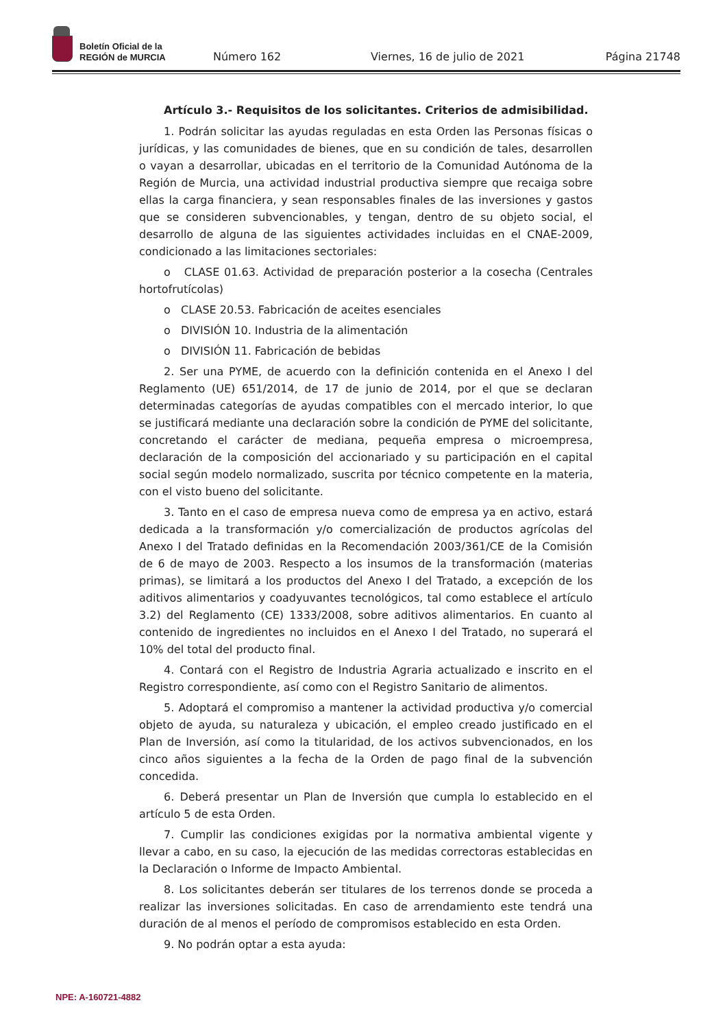Boletín Oficial de la
REGIÓN de MURCIA
Número 162
Viernes, 16 de julio de 2021
Página 21748
Artículo 3.- Requisitos de los solicitantes. Criterios de admisibilidad.
1. Podrán solicitar las ayudas reguladas en esta Orden las Personas físicas o jurídicas, y las comunidades de bienes, que en su condición de tales, desarrollen o vayan a desarrollar, ubicadas en el territorio de la Comunidad Autónoma de la Región de Murcia, una actividad industrial productiva siempre que recaiga sobre ellas la carga financiera, y sean responsables finales de las inversiones y gastos que se consideren subvencionables, y tengan, dentro de su objeto social, el desarrollo de alguna de las siguientes actividades incluidas en el CNAE-2009, condicionado a las limitaciones sectoriales:
o CLASE 01.63. Actividad de preparación posterior a la cosecha (Centrales hortofrutícolas)
o CLASE 20.53. Fabricación de aceites esenciales
o DIVISIÓN 10. Industria de la alimentación
o DIVISIÓN 11. Fabricación de bebidas
2. Ser una PYME, de acuerdo con la definición contenida en el Anexo I del Reglamento (UE) 651/2014, de 17 de junio de 2014, por el que se declaran determinadas categorías de ayudas compatibles con el mercado interior, lo que se justificará mediante una declaración sobre la condición de PYME del solicitante, concretando el carácter de mediana, pequeña empresa o microempresa, declaración de la composición del accionariado y su participación en el capital social según modelo normalizado, suscrita por técnico competente en la materia, con el visto bueno del solicitante.
3. Tanto en el caso de empresa nueva como de empresa ya en activo, estará dedicada a la transformación y/o comercialización de productos agrícolas del Anexo I del Tratado definidas en la Recomendación 2003/361/CE de la Comisión de 6 de mayo de 2003. Respecto a los insumos de la transformación (materias primas), se limitará a los productos del Anexo I del Tratado, a excepción de los aditivos alimentarios y coadyuvantes tecnológicos, tal como establece el artículo 3.2) del Reglamento (CE) 1333/2008, sobre aditivos alimentarios. En cuanto al contenido de ingredientes no incluidos en el Anexo I del Tratado, no superará el 10% del total del producto final.
4. Contará con el Registro de Industria Agraria actualizado e inscrito en el Registro correspondiente, así como con el Registro Sanitario de alimentos.
5. Adoptará el compromiso a mantener la actividad productiva y/o comercial objeto de ayuda, su naturaleza y ubicación, el empleo creado justificado en el Plan de Inversión, así como la titularidad, de los activos subvencionados, en los cinco años siguientes a la fecha de la Orden de pago final de la subvención concedida.
6. Deberá presentar un Plan de Inversión que cumpla lo establecido en el artículo 5 de esta Orden.
7. Cumplir las condiciones exigidas por la normativa ambiental vigente y llevar a cabo, en su caso, la ejecución de las medidas correctoras establecidas en la Declaración o Informe de Impacto Ambiental.
8. Los solicitantes deberán ser titulares de los terrenos donde se proceda a realizar las inversiones solicitadas. En caso de arrendamiento este tendrá una duración de al menos el período de compromisos establecido en esta Orden.
9. No podrán optar a esta ayuda:
NPE: A-160721-4882